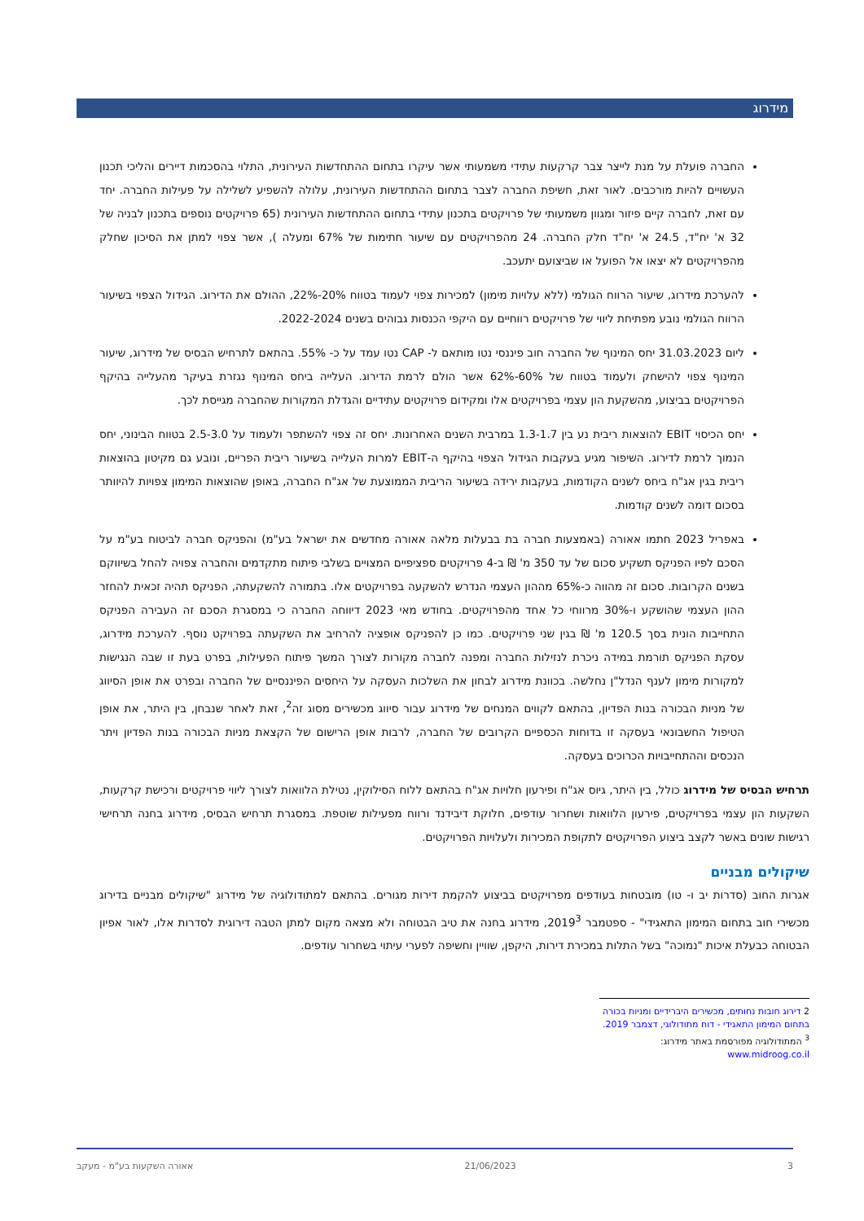מידרוג
החברה פועלת על מנת לייצר צבר קרקעות עתידי משמעותי אשר עיקרו בתחום ההתחדשות העירונית, התלוי בהסכמות דיירים והליכי תכנון העשויים להיות מורכבים. לאור זאת, חשיפת החברה לצבר בתחום ההתחדשות העירונית, עלולה להשפיע לשלילה על פעילות החברה. יחד עם זאת, לחברה קיים פיזור ומגוון משמעותי של פרויקטים בתכנון עתידי בתחום ההתחדשות העירונית (65 פרויקטים נוספים בתכנון לבניה של 32 א' יח"ד, 24.5 א' יח"ד חלק החברה. 24 מהפרויקטים עם שיעור חתימות של 67% ומעלה ), אשר צפוי למתן את הסיכון שחלק מהפרויקטים לא יצאו אל הפועל או שביצועם יתעכב.
להערכת מידרוג, שיעור הרווח הגולמי (ללא עלויות מימון) למכירות צפוי לעמוד בטווח 20%-22%, ההולם את הדירוג. הגידול הצפוי בשיעור הרווח הגולמי נובע מפתיחת ליווי של פרויקטים רווחיים עם היקפי הכנסות גבוהים בשנים 2022-2024.
ליום 31.03.2023 יחס המינוף של החברה חוב פיננסי נטו מותאם ל- CAP נטו עמד על כ- 55%. בהתאם לתרחיש הבסיס של מידרוג, שיעור המינוף צפוי להישחק ולעמוד בטווח של 60%-62% אשר הולם לרמת הדירוג. העלייה ביחס המינוף נגזרת בעיקר מהעלייה בהיקף הפרויקטים בביצוע, מהשקעת הון עצמי בפרויקטים אלו ומקידום פרויקטים עתידיים והגדלת המקורות שהחברה מגייסת לכך.
יחס הכיסוי EBIT להוצאות ריבית נע בין 1.3-1.7 במרבית השנים האחרונות. יחס זה צפוי להשתפר ולעמוד על 2.5-3.0 בטווח הבינוני, יחס הנמוך לרמת לדירוג. השיפור מגיע בעקבות הגידול הצפוי בהיקף ה-EBIT למרות העלייה בשיעור ריבית הפריים, ונובע גם מקיטון בהוצאות ריבית בגין אג"ח ביחס לשנים הקודמות, בעקבות ירידה בשיעור הריבית הממוצעת של אג"ח החברה, באופן שהוצאות המימון צפויות להיוותר בסכום דומה לשנים קודמות.
באפריל 2023 חתמו אאורה (באמצעות חברה בת בבעלות מלאה אאורה מחדשים את ישראל בע"מ) והפניקס חברה לביטוח בע"מ על הסכם לפיו הפניקס תשקיע סכום של עד 350 מ' ₪ ב-4 פרויקטים ספציפיים המצויים בשלבי פיתוח מתקדמים והחברה צפויה להחל בשיווקם בשנים הקרובות. סכום זה מהווה כ-65% מההון העצמי הנדרש להשקעה בפרויקטים אלו. בתמורה להשקעתה, הפניקס תהיה זכאית להחזר ההון העצמי שהושקע ו-30% מרווחי כל אחד מהפרויקטים. בחודש מאי 2023 דיווחה החברה כי במסגרת הסכם זה העבירה הפניקס התחייבות הונית בסך 120.5 מ' ₪ בגין שני פרויקטים. כמו כן להפניקס אופציה להרחיב את השקעתה בפרויקט נוסף. להערכת מידרוג, עסקת הפניקס תורמת במידה ניכרת לנזילות החברה ומפנה לחברה מקורות לצורך המשך פיתוח הפעילות, בפרט בעת זו שבה הנגישות למקורות מימון לענף הנדל"ן נחלשה. בכוונת מידרוג לבחון את השלכות העסקה על היחסים הפיננסיים של החברה ובפרט את אופן הסיווג של מניות הבכורה בנות הפדיון, בהתאם לקווים המנחים של מידרוג עבור סיווג מכשירים מסוג זה<sup>2</sup>, זאת לאחר שנבחן, בין היתר, את אופן הטיפול החשבונאי בעסקה זו בדוחות הכספיים הקרובים של החברה, לרבות אופן הרישום של הקצאת מניות הבכורה בנות הפדיון ויתר הנכסים וההתחייבויות הכרוכים בעסקה.
תרחיש הבסיס של מידרוג כולל, בין היתר, גיוס אג"ח ופירעון חלויות אג"ח בהתאם ללוח הסילוקין, נטילת הלוואות לצורך ליווי פרויקטים ורכישת קרקעות, השקעות הון עצמי בפרויקטים, פירעון הלוואות ושחרור עודפים, חלוקת דיבידנד ורווח מפעילות שוטפת. במסגרת תרחיש הבסיס, מידרוג בחנה תרחישי רגישות שונים באשר לקצב ביצוע הפרויקטים לתקופת המכירות ולעלויות הפרויקטים.
שיקולים מבניים
אגרות החוב (סדרות יב ו- טו) מובטחות בעודפים מפרויקטים בביצוע להקמת דירות מגורים. בהתאם למתודולוגיה של מידרוג "שיקולים מבניים בדירוג מכשירי חוב בתחום המימון התאגידי" - ספטמבר 2019<sup>3</sup>, מידרוג בחנה את טיב הבטוחה ולא מצאה מקום למתן הטבה דירוגית לסדרות אלו, לאור אפיון הבטוחה כבעלת איכות "נמוכה" בשל התלות במכירת דירות, היקפן, שוויין וחשיפה לפערי עיתוי בשחרור עודפים.
2 דירוג חובות נחותים, מכשירים היברידיים ומניות בכורה בתחום המימון התאגידי - דוח מתודולוגי, דצמבר 2019.
<sup>3</sup> המתודולוגיה מפורסמת באתר מידרוג: www.midroog.co.il
3 21/06/2023 אאורה השקעות בע"מ - מעקב